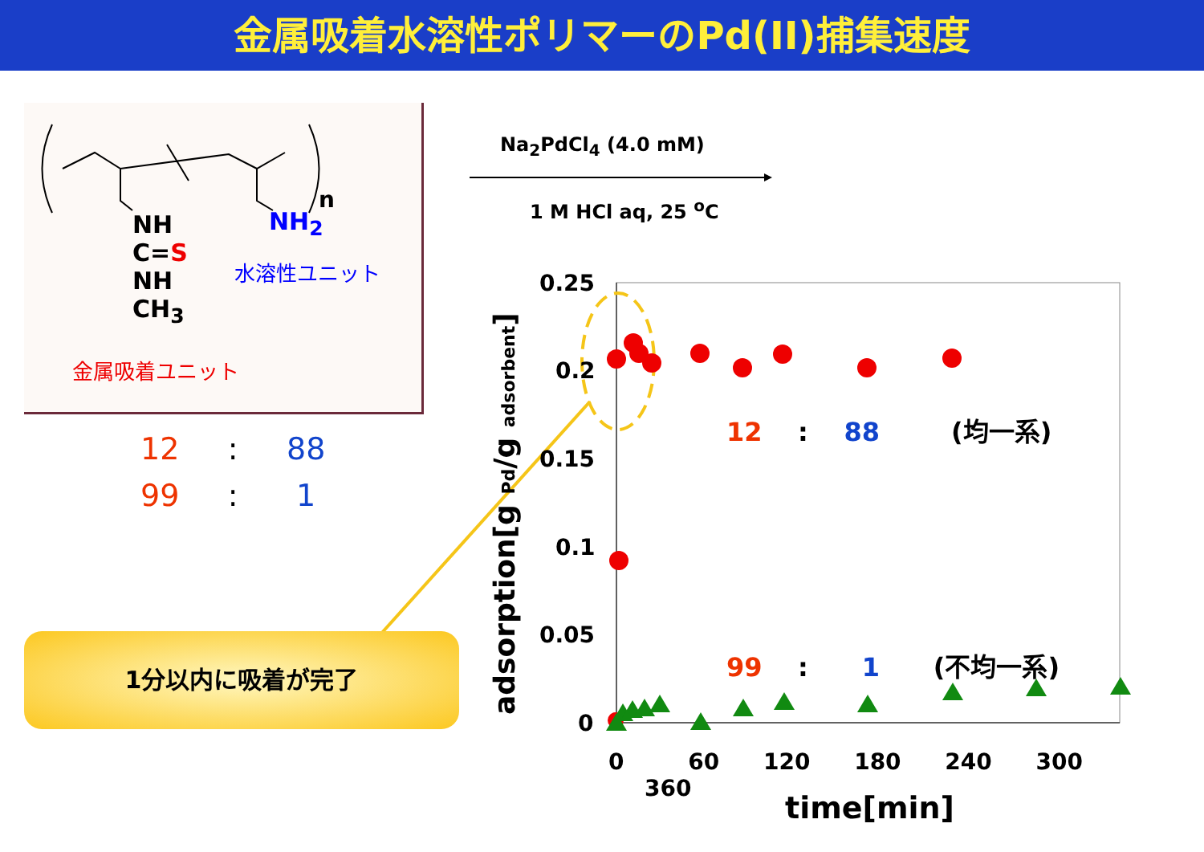金属吸着水溶性ポリマーのPd(II)捕集速度
NH
C=S
NH
CH<sub>3</sub>
NH<sub>2</sub>
n
水溶性ユニット
金属吸着ユニット
12 : 88
99 : 1
1分以内に吸着が完了
Na<sub>2</sub>PdCl<sub>4</sub> (4.0 mM)
1 M HCl aq, 25 <sup>o</sup>C
adsorption[g Pd/g adsorbent]
0.25
0.2
0.15
0.1
0.05
0
0 60 120 180 240 300 360
time[min]
12 : 88 (均一系)
99 : 1 (不均一系)